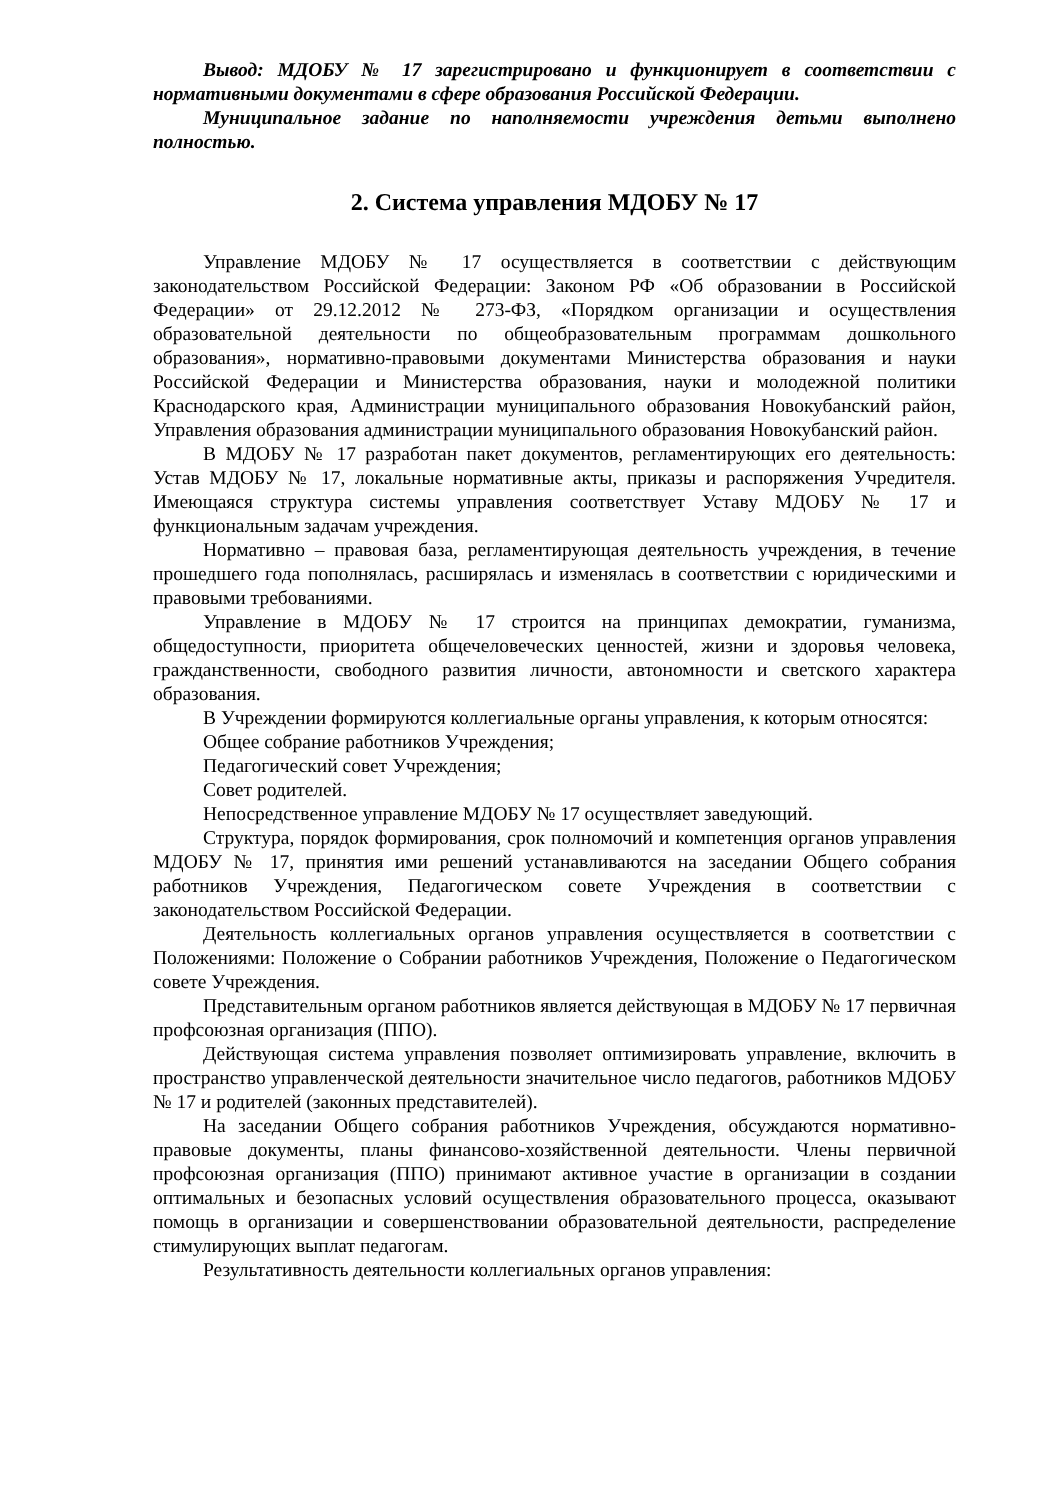Вывод: МДОБУ № 17 зарегистрировано и функционирует в соответствии с нормативными документами в сфере образования Российской Федерации.
Муниципальное задание по наполняемости учреждения детьми выполнено полностью.
2. Система управления МДОБУ № 17
Управление МДОБУ № 17 осуществляется в соответствии с действующим законодательством Российской Федерации: Законом РФ «Об образовании в Российской Федерации» от 29.12.2012 № 273-ФЗ, «Порядком организации и осуществления образовательной деятельности по общеобразовательным программам дошкольного образования», нормативно-правовыми документами Министерства образования и науки Российской Федерации и Министерства образования, науки и молодежной политики Краснодарского края, Администрации муниципального образования Новокубанский район, Управления образования администрации муниципального образования Новокубанский район.
В МДОБУ № 17 разработан пакет документов, регламентирующих его деятельность: Устав МДОБУ № 17, локальные нормативные акты, приказы и распоряжения Учредителя. Имеющаяся структура системы управления соответствует Уставу МДОБУ № 17 и функциональным задачам учреждения.
Нормативно – правовая база, регламентирующая деятельность учреждения, в течение прошедшего года пополнялась, расширялась и изменялась в соответствии с юридическими и правовыми требованиями.
Управление в МДОБУ № 17 строится на принципах демократии, гуманизма, общедоступности, приоритета общечеловеческих ценностей, жизни и здоровья человека, гражданственности, свободного развития личности, автономности и светского характера образования.
В Учреждении формируются коллегиальные органы управления, к которым относятся:
Общее собрание работников Учреждения;
Педагогический совет Учреждения;
Совет родителей.
Непосредственное управление МДОБУ № 17 осуществляет заведующий.
Структура, порядок формирования, срок полномочий и компетенция органов управления МДОБУ № 17, принятия ими решений устанавливаются на заседании Общего собрания работников Учреждения, Педагогическом совете Учреждения в соответствии с законодательством Российской Федерации.
Деятельность коллегиальных органов управления осуществляется в соответствии с Положениями: Положение о Собрании работников Учреждения, Положение о Педагогическом совете Учреждения.
Представительным органом работников является действующая в МДОБУ № 17 первичная профсоюзная организация (ППО).
Действующая система управления позволяет оптимизировать управление, включить в пространство управленческой деятельности значительное число педагогов, работников МДОБУ № 17 и родителей (законных представителей).
На заседании Общего собрания работников Учреждения, обсуждаются нормативно-правовые документы, планы финансово-хозяйственной деятельности. Члены первичной профсоюзная организация (ППО) принимают активное участие в организации в создании оптимальных и безопасных условий осуществления образовательного процесса, оказывают помощь в организации и совершенствовании образовательной деятельности, распределение стимулирующих выплат педагогам.
Результативность деятельности коллегиальных органов управления: